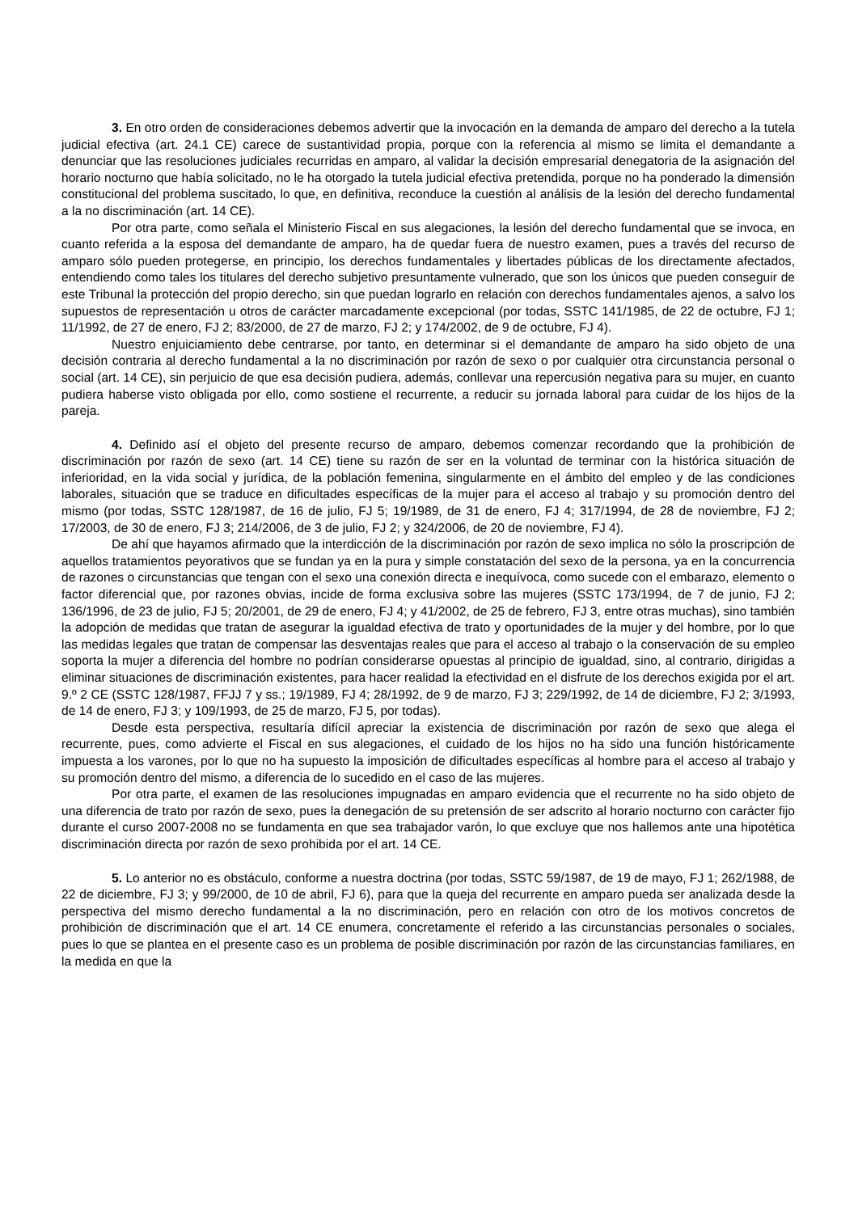3. En otro orden de consideraciones debemos advertir que la invocación en la demanda de amparo del derecho a la tutela judicial efectiva (art. 24.1 CE) carece de sustantividad propia, porque con la referencia al mismo se limita el demandante a denunciar que las resoluciones judiciales recurridas en amparo, al validar la decisión empresarial denegatoria de la asignación del horario nocturno que había solicitado, no le ha otorgado la tutela judicial efectiva pretendida, porque no ha ponderado la dimensión constitucional del problema suscitado, lo que, en definitiva, reconduce la cuestión al análisis de la lesión del derecho fundamental a la no discriminación (art. 14 CE).
Por otra parte, como señala el Ministerio Fiscal en sus alegaciones, la lesión del derecho fundamental que se invoca, en cuanto referida a la esposa del demandante de amparo, ha de quedar fuera de nuestro examen, pues a través del recurso de amparo sólo pueden protegerse, en principio, los derechos fundamentales y libertades públicas de los directamente afectados, entendiendo como tales los titulares del derecho subjetivo presuntamente vulnerado, que son los únicos que pueden conseguir de este Tribunal la protección del propio derecho, sin que puedan lograrlo en relación con derechos fundamentales ajenos, a salvo los supuestos de representación u otros de carácter marcadamente excepcional (por todas, SSTC 141/1985, de 22 de octubre, FJ 1; 11/1992, de 27 de enero, FJ 2; 83/2000, de 27 de marzo, FJ 2; y 174/2002, de 9 de octubre, FJ 4).
Nuestro enjuiciamiento debe centrarse, por tanto, en determinar si el demandante de amparo ha sido objeto de una decisión contraria al derecho fundamental a la no discriminación por razón de sexo o por cualquier otra circunstancia personal o social (art. 14 CE), sin perjuicio de que esa decisión pudiera, además, conllevar una repercusión negativa para su mujer, en cuanto pudiera haberse visto obligada por ello, como sostiene el recurrente, a reducir su jornada laboral para cuidar de los hijos de la pareja.
4. Definido así el objeto del presente recurso de amparo, debemos comenzar recordando que la prohibición de discriminación por razón de sexo (art. 14 CE) tiene su razón de ser en la voluntad de terminar con la histórica situación de inferioridad, en la vida social y jurídica, de la población femenina, singularmente en el ámbito del empleo y de las condiciones laborales, situación que se traduce en dificultades específicas de la mujer para el acceso al trabajo y su promoción dentro del mismo (por todas, SSTC 128/1987, de 16 de julio, FJ 5; 19/1989, de 31 de enero, FJ 4; 317/1994, de 28 de noviembre, FJ 2; 17/2003, de 30 de enero, FJ 3; 214/2006, de 3 de julio, FJ 2; y 324/2006, de 20 de noviembre, FJ 4).
De ahí que hayamos afirmado que la interdicción de la discriminación por razón de sexo implica no sólo la proscripción de aquellos tratamientos peyorativos que se fundan ya en la pura y simple constatación del sexo de la persona, ya en la concurrencia de razones o circunstancias que tengan con el sexo una conexión directa e inequívoca, como sucede con el embarazo, elemento o factor diferencial que, por razones obvias, incide de forma exclusiva sobre las mujeres (SSTC 173/1994, de 7 de junio, FJ 2; 136/1996, de 23 de julio, FJ 5; 20/2001, de 29 de enero, FJ 4; y 41/2002, de 25 de febrero, FJ 3, entre otras muchas), sino también la adopción de medidas que tratan de asegurar la igualdad efectiva de trato y oportunidades de la mujer y del hombre, por lo que las medidas legales que tratan de compensar las desventajas reales que para el acceso al trabajo o la conservación de su empleo soporta la mujer a diferencia del hombre no podrían considerarse opuestas al principio de igualdad, sino, al contrario, dirigidas a eliminar situaciones de discriminación existentes, para hacer realidad la efectividad en el disfrute de los derechos exigida por el art. 9.º 2 CE (SSTC 128/1987, FFJJ 7 y ss.; 19/1989, FJ 4; 28/1992, de 9 de marzo, FJ 3; 229/1992, de 14 de diciembre, FJ 2; 3/1993, de 14 de enero, FJ 3; y 109/1993, de 25 de marzo, FJ 5, por todas).
Desde esta perspectiva, resultaría difícil apreciar la existencia de discriminación por razón de sexo que alega el recurrente, pues, como advierte el Fiscal en sus alegaciones, el cuidado de los hijos no ha sido una función históricamente impuesta a los varones, por lo que no ha supuesto la imposición de dificultades específicas al hombre para el acceso al trabajo y su promoción dentro del mismo, a diferencia de lo sucedido en el caso de las mujeres.
Por otra parte, el examen de las resoluciones impugnadas en amparo evidencia que el recurrente no ha sido objeto de una diferencia de trato por razón de sexo, pues la denegación de su pretensión de ser adscrito al horario nocturno con carácter fijo durante el curso 2007-2008 no se fundamenta en que sea trabajador varón, lo que excluye que nos hallemos ante una hipotética discriminación directa por razón de sexo prohibida por el art. 14 CE.
5. Lo anterior no es obstáculo, conforme a nuestra doctrina (por todas, SSTC 59/1987, de 19 de mayo, FJ 1; 262/1988, de 22 de diciembre, FJ 3; y 99/2000, de 10 de abril, FJ 6), para que la queja del recurrente en amparo pueda ser analizada desde la perspectiva del mismo derecho fundamental a la no discriminación, pero en relación con otro de los motivos concretos de prohibición de discriminación que el art. 14 CE enumera, concretamente el referido a las circunstancias personales o sociales, pues lo que se plantea en el presente caso es un problema de posible discriminación por razón de las circunstancias familiares, en la medida en que la